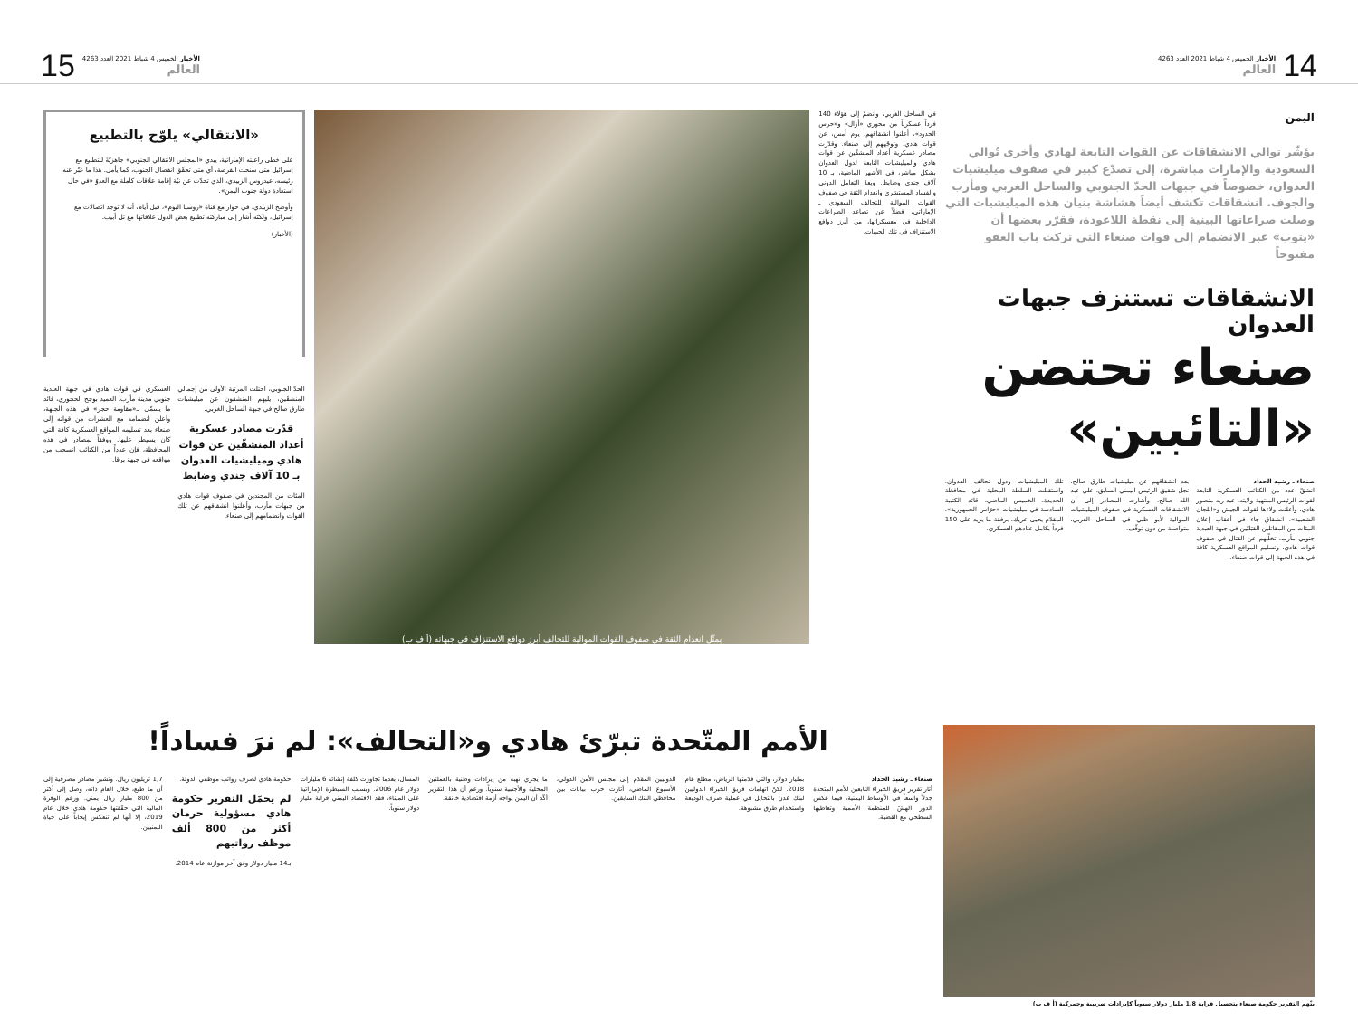14 الأخبار الخميس 4 شباط 2021 العدد 4263
العالم
الأخبار الخميس 4 شباط 2021 العدد 4263
العالم 15
اليمن
يؤشّر توالي الانشقاقات عن القوات التابعة لهادي وأخرى تُوالي السعودية والإمارات مباشرة، إلى تصدّع كبير في صفوف ميليشيات العدوان، خصوصاً في جبهات الحدّ الجنوبي والساحل الغربي ومأرب والجوف. انشقاقات تكشف أيضاً هشاشة بنيان هذه الميليشيات التي وصلت صراعاتها البينية إلى نقطة اللاعودة، فقرّر بعضها أن «يتوب» عبر الانضمام إلى قوات صنعاء التي تركت باب العفو مفتوحاً
الانشقاقات تستنزف جبهات العدوان
صنعاء تحتضن «التائبين»
صنعاء ـ رشيد الحداد
انشقّ عدد من الكتائب العسكرية التابعة لقوات الرئيس المنتهية ولايته، عبد ربه منصور هادي، وأعلنت ولاءها لقوات الجيش و«اللجان الشعبية». انشقاق جاء في أعقاب إعلان المئات من المقاتلين القبَليّين في جبهة العبدية جنوبي مأرب، تخلّيهم عن القتال في صفوف قوات هادي، وتسليم المواقع العسكرية كافة في هذه الجبهة إلى قوات صنعاء.
بعد انشقاقهم عن ميليشيات طارق صالح، نجل شقيق الرئيس اليمني السابق، علي عبد الله صالح. وأشارت المصادر إلى أن الانشقاقات العسكرية في صفوف الميليشيات الموالية لأبو ظبي في الساحل الغربي، متواصلة من دون توقّف.
تلك الميليشيات ودول تحالف العدوان. واستقبلت السلطة المحلية في محافظة الحديدة، الخميس الماضي، قائد الكتيبة السادسة في ميليشيات «حرّاس الجمهورية»، المقدّم يحيى عريك، برفقة ما يزيد على 150 فرداً بكامل عتادهم العسكري.
في الساحل الغربي، وانضمّ إلى هؤلاء 140 فرداً عسكرياً من محوري «أزال» و«حرس الحدود»، أعلنوا انشقاقهم، يوم أمس، عن قوات هادي، وتوجّههم إلى صنعاء. وقدّرت مصادر عسكرية أعداد المنشقّين عن قوات هادي والميليشيات التابعة لدول العدوان بشكل مباشر، في الأشهر الماضية، بـ 10 آلاف جندي وضابط. ويعدّ التعامل الدوني والفساد المستشري وانعدام الثقة في صفوف القوات الموالية للتحالف السعودي ـ الإماراتي، فضلاً عن تصاعد الصراعات الداخلية في معسكراتها، من أبرز دوافع الاستنزاف في تلك الجبهات.
يمثّل انعدام الثقة في صفوف القوات الموالية للتحالف أبرز دوافع الاستنزاف في جبهاته (أ ف ب)
«الانتقالي» يلوّح بالتطبيع
على خطى راعيته الإماراتية، يبدي «المجلس الانتقالي الجنوبي» جاهزيّةً للتطبيع مع إسرائيل متى سنحت الفرصة، أي متى تحقّق انفصال الجنوب، كما يأمل. هذا ما عبّر عنه رئيسه، عيدروس الزبيدي، الذي تحدّث عن نيّة إقامة علاقات كاملة مع العدوّ «في حال استعادة دولة جنوب اليمن».
وأوضح الزبيدي، في حوار مع قناة «روسيا اليوم»، قبل أيام، أنه لا توجد اتصالات مع إسرائيل، ولكنّه أشار إلى مباركته تطبيع بعض الدول علاقاتها مع تل أبيب.
(الأخبار)
الحدّ الجنوبي، احتلت المرتبة الأولى من إجمالي المنشقّين، يليهم المنشقون عن ميليشيات طارق صالح في جبهة الساحل الغربي.
قدّرت مصادر عسكرية أعداد المنشقّين عن قوات هادي وميليشيات العدوان بـ 10 آلاف جندي وضابط
المئات من المجندين في صفوف قوات هادي من جبهات مأرب، وأعلنوا انشقاقهم عن تلك القوات وانضمامهم إلى صنعاء.
العسكري في قوات هادي في جبهة العبدية جنوبي مدينة مأرب، العميد بوجح الحجوري، قائد ما يسمّى بـ«مقاومة حجر» في هذه الجبهة، وأعلن انضمامه مع العشرات من قواته إلى صنعاء بعد تسليمه المواقع العسكرية كافة التي كان يسيطر عليها. ووفقاً لمصادر في هذه المحافظة، فإن عدداً من الكتائب انسحب من مواقعه في جبهة برقا.
يتّهم التقرير حكومة صنعاء بتحصيل قرابة 1,8 مليار دولار سنوياً كإيرادات ضريبية وجمركية (أ ف ب)
الأمم المتّحدة تبرّئ هادي و«التحالف»: لم نرَ فساداً!
صنعاء ـ رشيد الحداد
أثار تقرير فريق الخبراء التابعين للأمم المتحدة جدلاً واسعاً في الأوساط اليمنية، فيما عكس الدور الهشّ للمنظمة الأممية وتعاطيها السطحي مع القضية.
بمليار دولار، والتي قدّمتها الرياض، مطلع عام 2018. لكنّ اتهامات فريق الخبراء الدوليين لبنك عدن بالتحايل في عملية صرف الوديعة واستخدام طرق مشبوهة.
الدوليين المقدّم إلى مجلس الأمن الدولي، الأسبوع الماضي، أثارت حرب بيانات بين محافظي البنك السابقَين.
ما يجري نهبه من إيرادات وطنية بالعملتين المحلية والأجنبية سنوياً. ورغم أن هذا التقرير أكّد أن اليمن يواجه أزمة اقتصادية خانقة.
المسال، بعدما تجاوزت كلفة إنشائه 6 مليارات دولار عام 2006. وبسبب السيطرة الإماراتية على الميناء، فقد الاقتصاد اليمني قرابة مليار دولار سنوياً.
حكومة هادي لصرف رواتب موظفي الدولة.
لم يحمّل التقرير حكومة هادي مسؤولية حرمان أكثر من 800 ألف موظف رواتبهم
بـ14 مليار دولار وفق آخر موازنة عام 2014.
1,7 تريليون ريال. وتشير مصادر مصرفية إلى أن ما طبع، خلال العام ذاته، وصل إلى أكثر من 800 مليار ريال يمني. ورغم الوفرة المالية التي حقّقتها حكومة هادي خلال عام 2019، إلا أنها لم تنعكس إيجاباً على حياة اليمنيين.